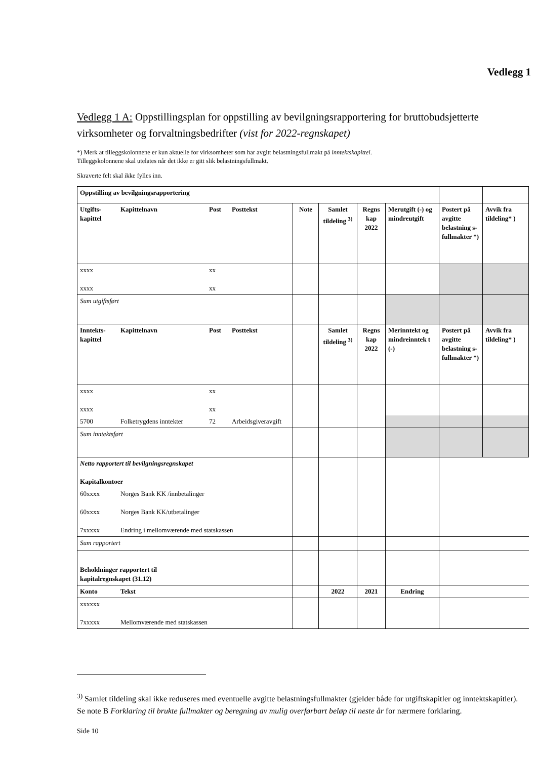Vedlegg 1
Vedlegg 1 A: Oppstillingsplan for oppstilling av bevilgningsrapportering for bruttobudsjetterte virksomheter og forvaltningsbedrifter (vist for 2022-regnskapet)
*) Merk at tilleggskolonnene er kun aktuelle for virksomheter som har avgitt belastningsfullmakt på inntektskapittel.
Tilleggskolonnene skal utelates når det ikke er gitt slik belastningsfullmakt.
Skraverte felt skal ikke fylles inn.
| Oppstilling av bevilgningsrapportering | | | | | | | | | |
| Utgifts-kapittel | Kapittelnavn | Post | Posttekst | Note | Samlet tildeling <sup>3)</sup> | Regns kap 2022 | Merutgift (-) og mindreutgift | Postert på avgitte belastning s-fullmakter *) | Avvik fra tildeling* ) |
| xxxx xxxx | | xx xx | | | | | | | |
| Sum utgiftsført | | | | | | | | | |
| Inntekts-kapittel | Kapittelnavn | Post | Posttekst | | Samlet tildeling <sup>3)</sup> | Regns kap 2022 | Merinntekt og mindreinntek t (-) | Postert på avgitte belastning s-fullmakter *) | Avvik fra tildeling* ) |
| xxxx xxxx | | xx xx | | | | | | | |
| 5700 | Folketrygdens inntekter | 72 | Arbeidsgiveravgift | | | | | | |
| Sum inntektsført | | | | | | | | | |
| Netto rapportert til bevilgningsregnskapet Kapitalkontoer | | | | | | | | | |
| 60xxxx 60xxxx 7xxxxx | Norges Bank KK /innbetalinger Norges Bank KK/utbetalinger Endring i mellomværende med statskassen | | | | | | | | |
| Sum rapportert | | | | | | | | | |
| Beholdninger rapportert til kapitalregnskapet (31.12) | | | | | | | | | |
| Konto | Tekst | | | | 2022 | 2021 | Endring | | |
| xxxxxx 7xxxxx | Mellomværende med statskassen | | | | | | | | |
<sup>3)</sup> Samlet tildeling skal ikke reduseres med eventuelle avgitte belastningsfullmakter (gjelder både for utgiftskapitler og inntektskapitler). Se note B Forklaring til brukte fullmakter og beregning av mulig overførbart beløp til neste år for nærmere forklaring.
Side 10